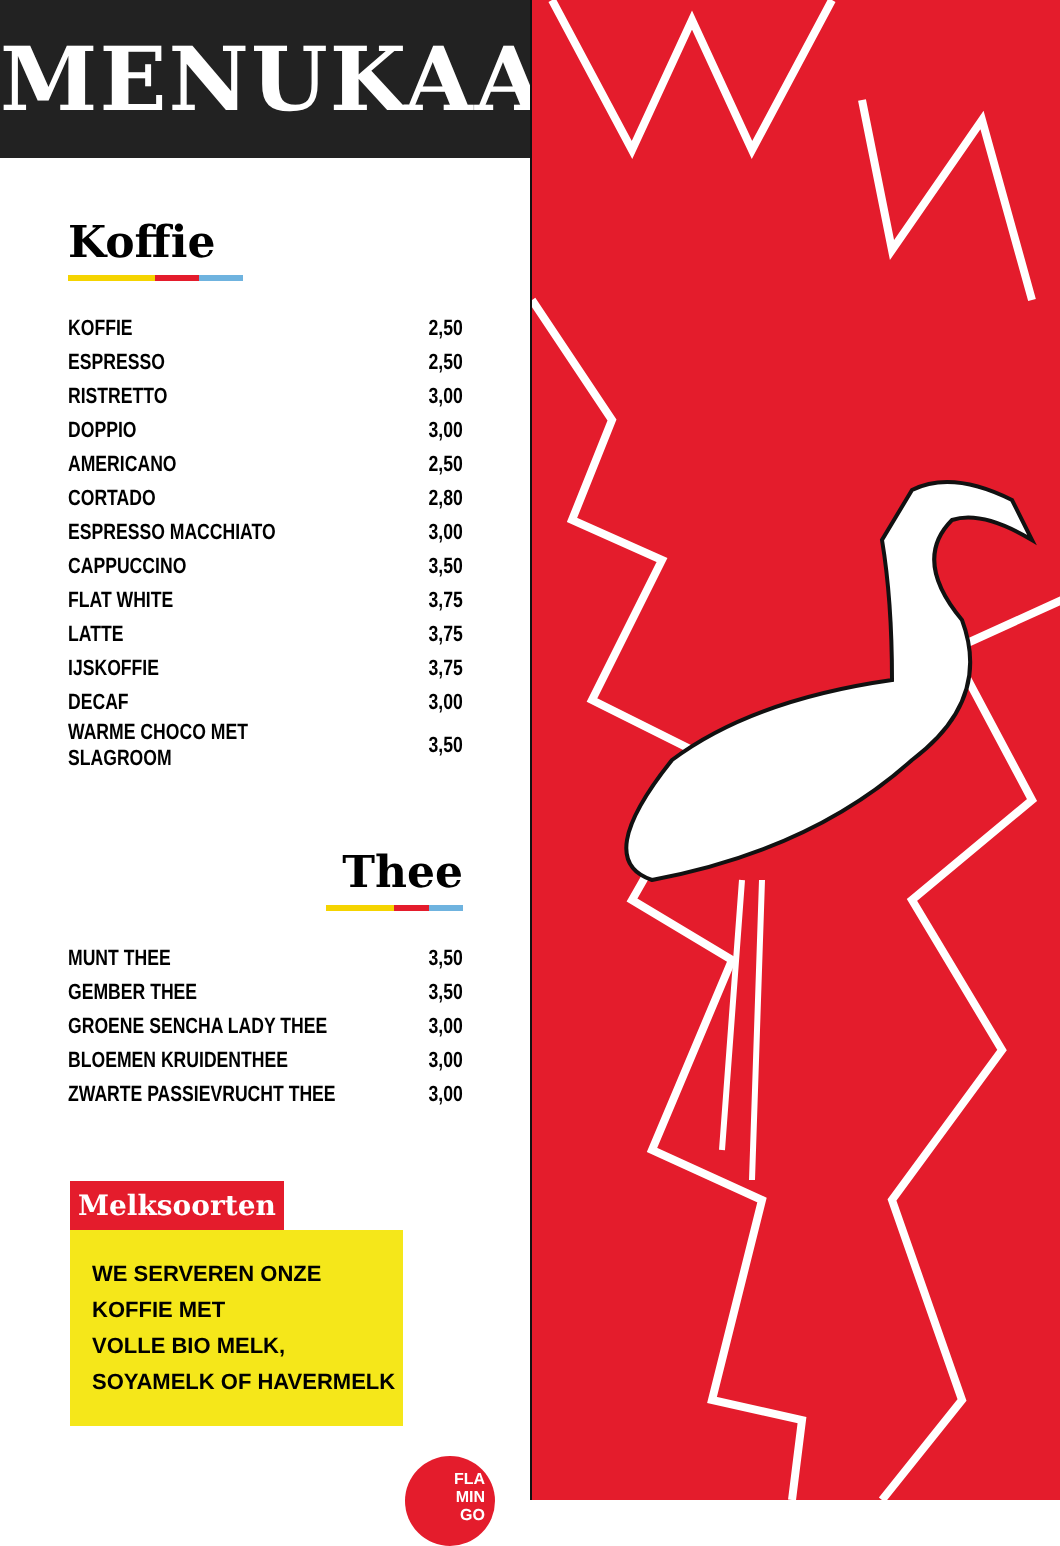MENUKAART
Koffie
| KOFFIE | 2,50 |
| ESPRESSO | 2,50 |
| RISTRETTO | 3,00 |
| DOPPIO | 3,00 |
| AMERICANO | 2,50 |
| CORTADO | 2,80 |
| ESPRESSO MACCHIATO | 3,00 |
| CAPPUCCINO | 3,50 |
| FLAT WHITE | 3,75 |
| LATTE | 3,75 |
| IJSKOFFIE | 3,75 |
| DECAF | 3,00 |
| WARME CHOCO MET SLAGROOM | 3,50 |
Thee
| MUNT THEE | 3,50 |
| GEMBER THEE | 3,50 |
| GROENE SENCHA LADY THEE | 3,00 |
| BLOEMEN KRUIDENTHEE | 3,00 |
| ZWARTE PASSIEVRUCHT THEE | 3,00 |
Melksoorten
WE SERVEREN ONZE KOFFIE MET
VOLLE BIO MELK, SOYAMELK OF HAVERMELK
FLA
MIN
GO